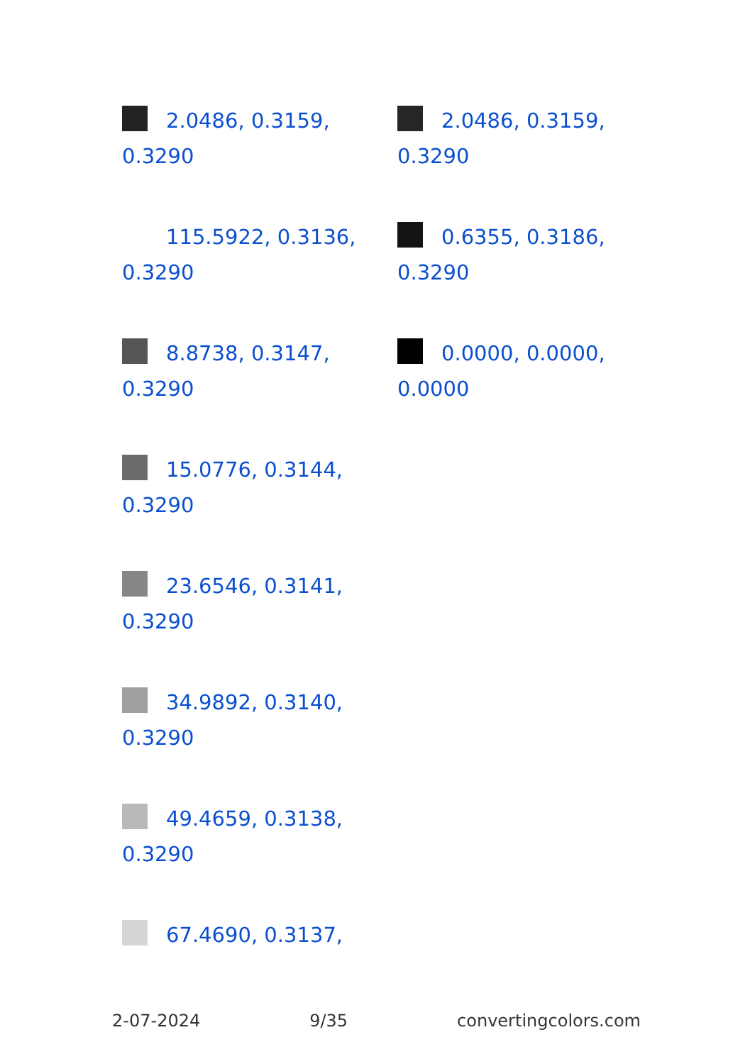2.0486, 0.3159,
0.3290
2.0486, 0.3159,
0.3290
115.5922, 0.3136,
0.3290
0.6355, 0.3186,
0.3290
8.8738, 0.3147,
0.3290
0.0000, 0.0000,
0.0000
15.0776, 0.3144,
0.3290
23.6546, 0.3141,
0.3290
34.9892, 0.3140,
0.3290
49.4659, 0.3138,
0.3290
67.4690, 0.3137,
2-07-2024 9/35 convertingcolors.com